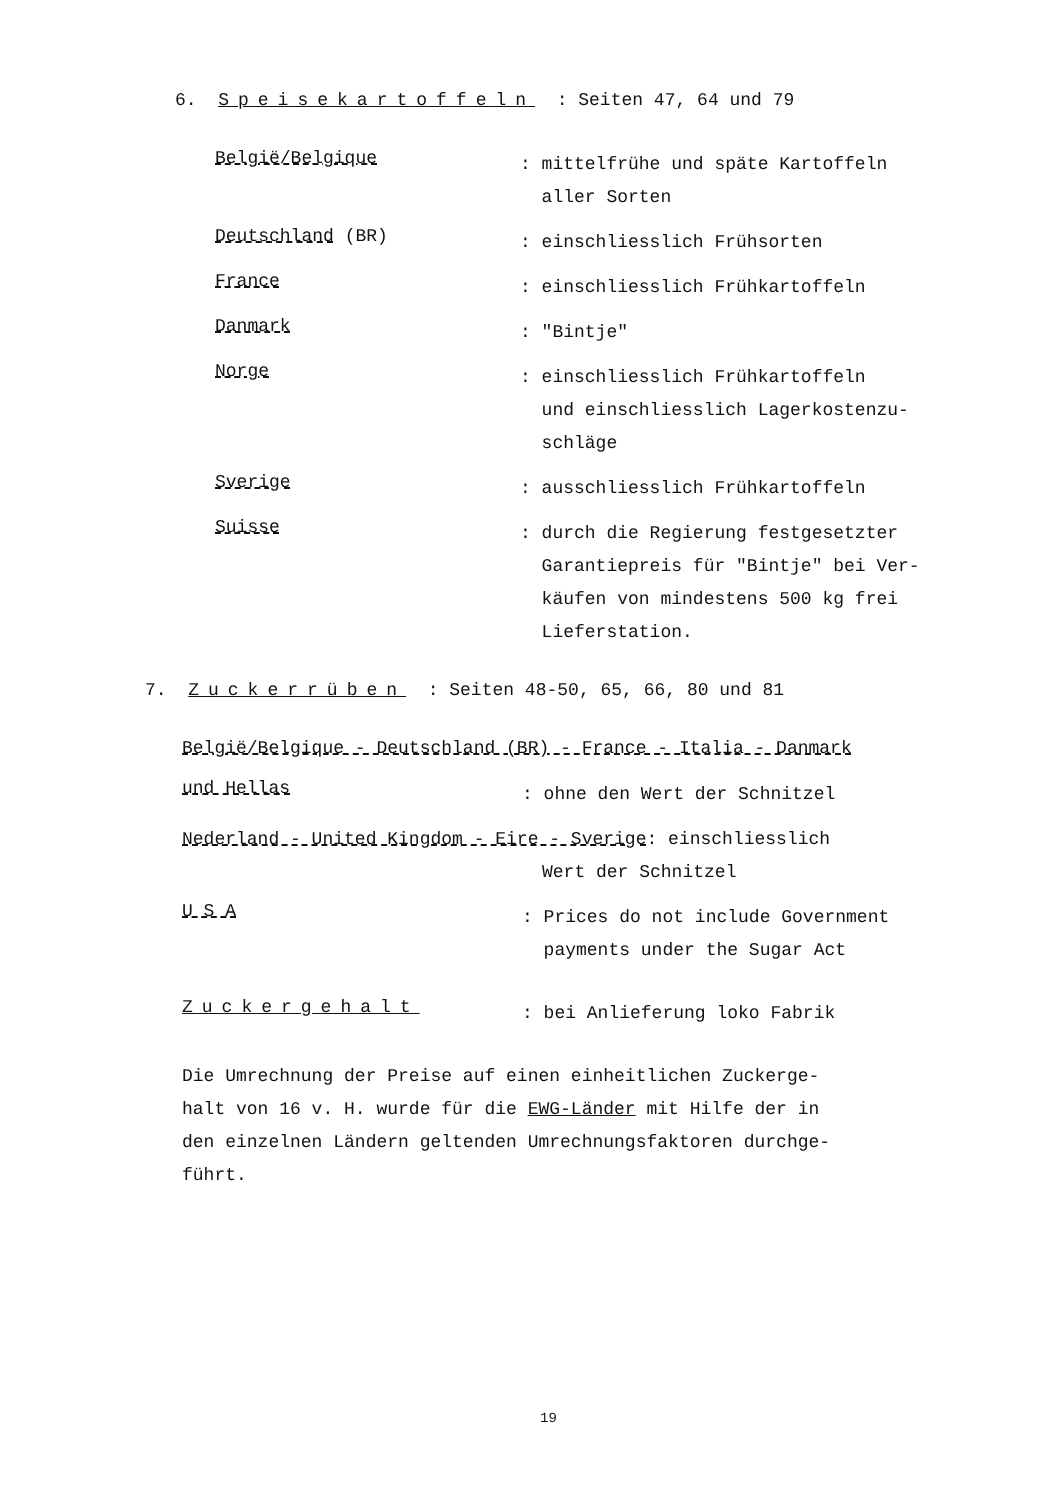6. Speisekartoffeln : Seiten 47, 64 und 79
België/Belgique
: mittelfrühe und späte Kartoffeln
aller Sorten
Deutschland (BR)
: einschliesslich Frühsorten
France
: einschliesslich Frühkartoffeln
Danmark
: "Bintje"
Norge
: einschliesslich Frühkartoffeln
und einschliesslich Lagerkostenzu-
schläge
Sverige
: ausschliesslich Frühkartoffeln
Suisse
: durch die Regierung festgesetzter
Garantiepreis für "Bintje" bei Ver-
käufen von mindestens 500 kg frei
Lieferstation.
7. Zuckerrüben : Seiten 48-50, 65, 66, 80 und 81
België/Belgique - Deutschland (BR) - France - Italia - Danmark
und Hellas
: ohne den Wert der Schnitzel
Nederland - United Kingdom - Eire - Sverige: einschliesslich
Wert der Schnitzel
U S A
: Prices do not include Government
payments under the Sugar Act
Zuckergehalt
: bei Anlieferung loko Fabrik
Die Umrechnung der Preise auf einen einheitlichen Zuckerge-
halt von 16 v. H. wurde für die EWG-Länder mit Hilfe der in
den einzelnen Ländern geltenden Umrechnungsfaktoren durchge-
führt.
19